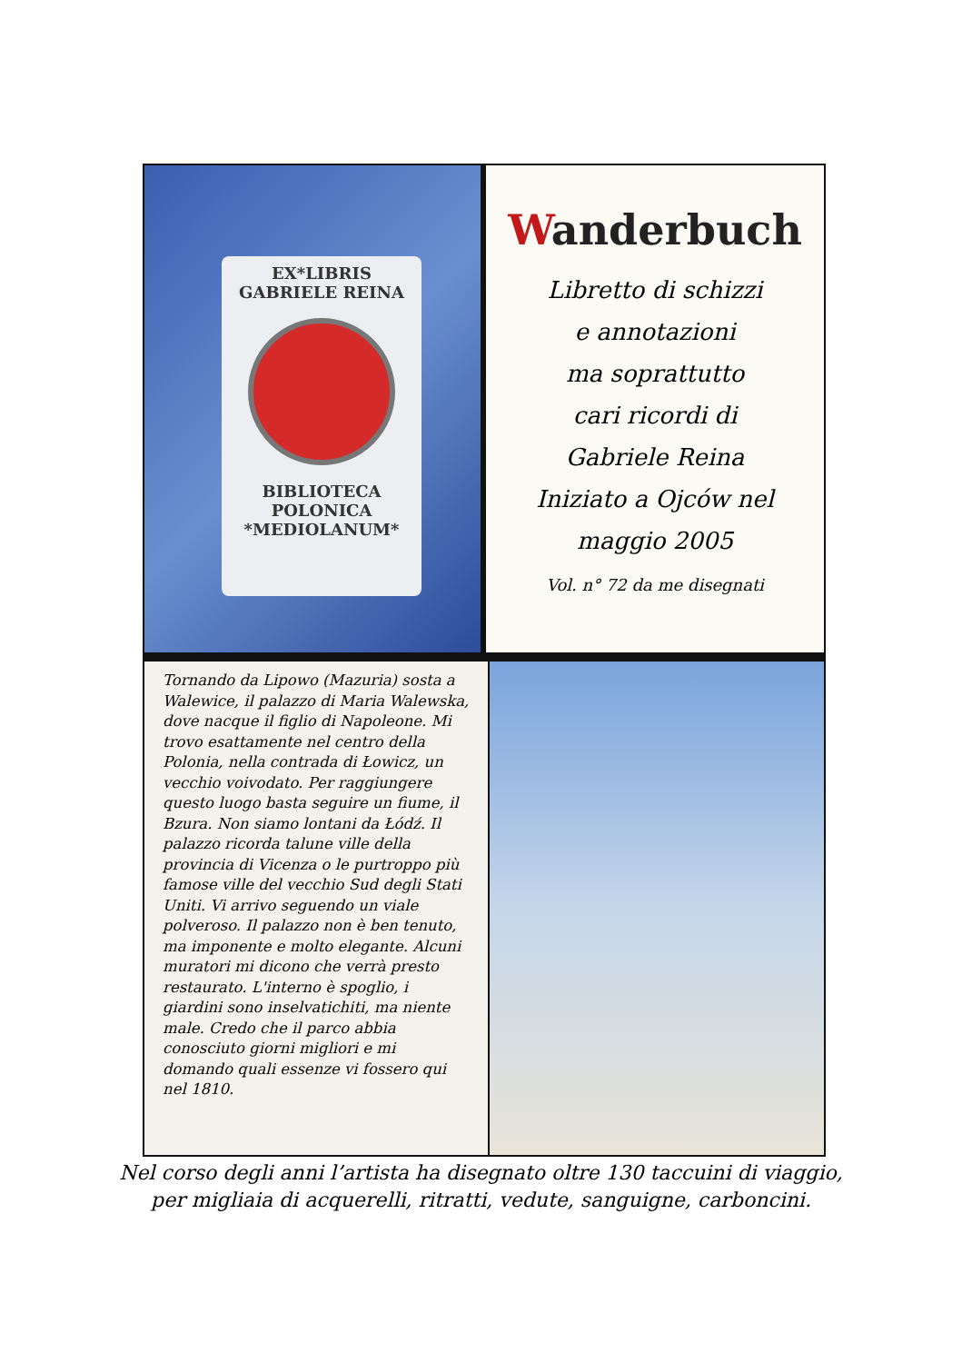EX*LIBRIS
GABRIELE REINA
BIBLIOTECA
POLONICA
*MEDIOLANUM*
Wanderbuch
Libretto di schizzi
e annotazioni
ma soprattutto
cari ricordi di
Gabriele Reina
Iniziato a Ojców nel
maggio 2005
Vol. n° 72 da me disegnati
Tornando da Lipowo (Mazuria) sosta a Walewice, il palazzo di Maria Walewska, dove nacque il figlio di Napoleone. Mi trovo esattamente nel centro della Polonia, nella contrada di Łowicz, un vecchio voivodato. Per raggiungere questo luogo basta seguire un fiume, il Bzura. Non siamo lontani da Łódź. Il palazzo ricorda talune ville della provincia di Vicenza o le purtroppo più famose ville del vecchio Sud degli Stati Uniti. Vi arrivo seguendo un viale polveroso. Il palazzo non è ben tenuto, ma imponente e molto elegante. Alcuni muratori mi dicono che verrà presto restaurato. L'interno è spoglio, i giardini sono inselvatichiti, ma niente male. Credo che il parco abbia conosciuto giorni migliori e mi domando quali essenze vi fossero qui nel 1810.
Nel corso degli anni l’artista ha disegnato oltre 130 taccuini di viaggio,
per migliaia di acquerelli, ritratti, vedute, sanguigne, carboncini.